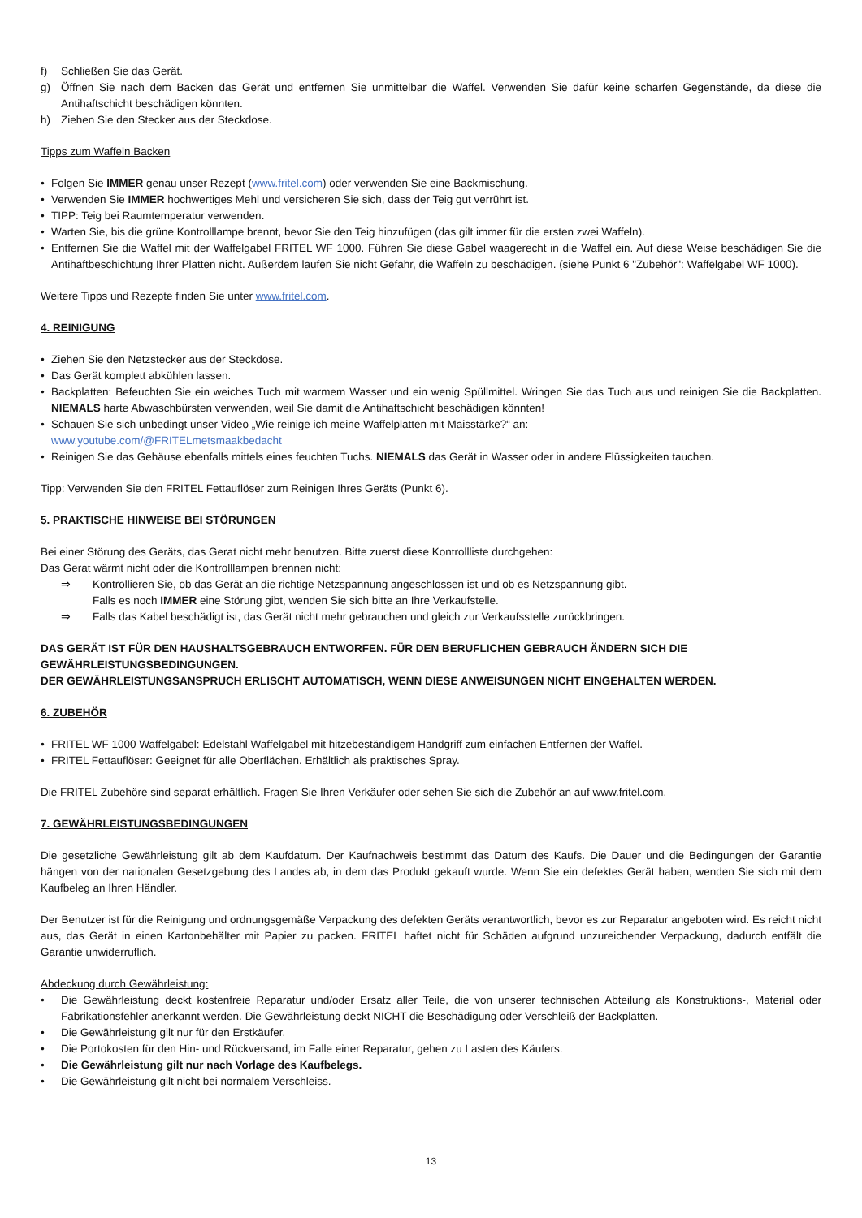f) Schließen Sie das Gerät.
g) Öffnen Sie nach dem Backen das Gerät und entfernen Sie unmittelbar die Waffel. Verwenden Sie dafür keine scharfen Gegenstände, da diese die Antihaftschicht beschädigen könnten.
h) Ziehen Sie den Stecker aus der Steckdose.
Tipps zum Waffeln Backen
• Folgen Sie IMMER genau unser Rezept (www.fritel.com) oder verwenden Sie eine Backmischung.
• Verwenden Sie IMMER hochwertiges Mehl und versicheren Sie sich, dass der Teig gut verrührt ist.
• TIPP: Teig bei Raumtemperatur verwenden.
• Warten Sie, bis die grüne Kontrolllampe brennt, bevor Sie den Teig hinzufügen (das gilt immer für die ersten zwei Waffeln).
• Entfernen Sie die Waffel mit der Waffelgabel FRITEL WF 1000. Führen Sie diese Gabel waagerecht in die Waffel ein. Auf diese Weise beschädigen Sie die Antihaftbeschichtung Ihrer Platten nicht. Außerdem laufen Sie nicht Gefahr, die Waffeln zu beschädigen. (siehe Punkt 6 "Zubehör": Waffelgabel WF 1000).
Weitere Tipps und Rezepte finden Sie unter www.fritel.com.
4. REINIGUNG
• Ziehen Sie den Netzstecker aus der Steckdose.
• Das Gerät komplett abkühlen lassen.
• Backplatten: Befeuchten Sie ein weiches Tuch mit warmem Wasser und ein wenig Spüllmittel. Wringen Sie das Tuch aus und reinigen Sie die Backplatten. NIEMALS harte Abwaschbürsten verwenden, weil Sie damit die Antihaftschicht beschädigen könnten!
• Schauen Sie sich unbedingt unser Video „Wie reinige ich meine Waffelplatten mit Maisstärke?“ an:
www.youtube.com/@FRITELmetsmaakbedacht
• Reinigen Sie das Gehäuse ebenfalls mittels eines feuchten Tuchs. NIEMALS das Gerät in Wasser oder in andere Flüssigkeiten tauchen.
Tipp: Verwenden Sie den FRITEL Fettauflöser zum Reinigen Ihres Geräts (Punkt 6).
5. PRAKTISCHE HINWEISE BEI STÖRUNGEN
Bei einer Störung des Geräts, das Gerat nicht mehr benutzen. Bitte zuerst diese Kontrollliste durchgehen:
Das Gerat wärmt nicht oder die Kontrolllampen brennen nicht:
⇒ Kontrollieren Sie, ob das Gerät an die richtige Netzspannung angeschlossen ist und ob es Netzspannung gibt.
Falls es noch IMMER eine Störung gibt, wenden Sie sich bitte an Ihre Verkaufstelle.
⇒ Falls das Kabel beschädigt ist, das Gerät nicht mehr gebrauchen und gleich zur Verkaufsstelle zurückbringen.
DAS GERÄT IST FÜR DEN HAUSHALTSGEBRAUCH ENTWORFEN. FÜR DEN BERUFLICHEN GEBRAUCH ÄNDERN SICH DIE GEWÄHRLEISTUNGSBEDINGUNGEN.
DER GEWÄHRLEISTUNGSANSPRUCH ERLISCHT AUTOMATISCH, WENN DIESE ANWEISUNGEN NICHT EINGEHALTEN WERDEN.
6. ZUBEHÖR
• FRITEL WF 1000 Waffelgabel: Edelstahl Waffelgabel mit hitzebeständigem Handgriff zum einfachen Entfernen der Waffel.
• FRITEL Fettauflöser: Geeignet für alle Oberflächen. Erhältlich als praktisches Spray.
Die FRITEL Zubehöre sind separat erhältlich. Fragen Sie Ihren Verkäufer oder sehen Sie sich die Zubehör an auf www.fritel.com.
7. GEWÄHRLEISTUNGSBEDINGUNGEN
Die gesetzliche Gewährleistung gilt ab dem Kaufdatum. Der Kaufnachweis bestimmt das Datum des Kaufs. Die Dauer und die Bedingungen der Garantie hängen von der nationalen Gesetzgebung des Landes ab, in dem das Produkt gekauft wurde. Wenn Sie ein defektes Gerät haben, wenden Sie sich mit dem Kaufbeleg an Ihren Händler.
Der Benutzer ist für die Reinigung und ordnungsgemäße Verpackung des defekten Geräts verantwortlich, bevor es zur Reparatur angeboten wird. Es reicht nicht aus, das Gerät in einen Kartonbehälter mit Papier zu packen. FRITEL haftet nicht für Schäden aufgrund unzureichender Verpackung, dadurch entfält die Garantie unwiderruflich.
Abdeckung durch Gewährleistung:
• Die Gewährleistung deckt kostenfreie Reparatur und/oder Ersatz aller Teile, die von unserer technischen Abteilung als Konstruktions-, Material oder Fabrikationsfehler anerkannt werden. Die Gewährleistung deckt NICHT die Beschädigung oder Verschleiß der Backplatten.
• Die Gewährleistung gilt nur für den Erstkäufer.
• Die Portokosten für den Hin- und Rückversand, im Falle einer Reparatur, gehen zu Lasten des Käufers.
• Die Gewährleistung gilt nur nach Vorlage des Kaufbelegs.
• Die Gewährleistung gilt nicht bei normalem Verschleiss.
13